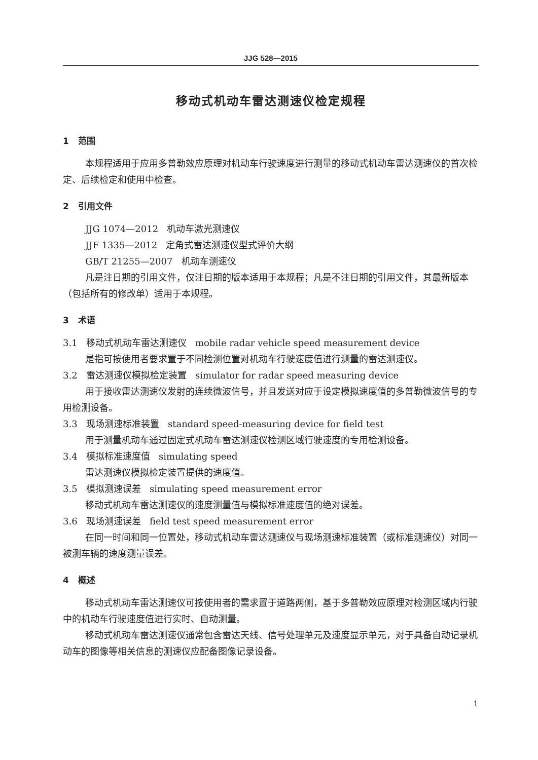JJG 528—2015
移动式机动车雷达测速仪检定规程
1 范围
本规程适用于应用多普勒效应原理对机动车行驶速度进行测量的移动式机动车雷达测速仪的首次检定、后续检定和使用中检查。
2 引用文件
JJG 1074—2012 机动车激光测速仪
JJF 1335—2012 定角式雷达测速仪型式评价大纲
GB/T 21255—2007 机动车测速仪
凡是注日期的引用文件，仅注日期的版本适用于本规程；凡是不注日期的引用文件，其最新版本（包括所有的修改单）适用于本规程。
3 术语
3.1 移动式机动车雷达测速仪 mobile radar vehicle speed measurement device
是指可按使用者要求置于不同检测位置对机动车行驶速度值进行测量的雷达测速仪。
3.2 雷达测速仪模拟检定装置 simulator for radar speed measuring device
用于接收雷达测速仪发射的连续微波信号，并且发送对应于设定模拟速度值的多普勒微波信号的专用检测设备。
3.3 现场测速标准装置 standard speed-measuring device for field test
用于测量机动车通过固定式机动车雷达测速仪检测区域行驶速度的专用检测设备。
3.4 模拟标准速度值 simulating speed
雷达测速仪模拟检定装置提供的速度值。
3.5 模拟测速误差 simulating speed measurement error
移动式机动车雷达测速仪的速度测量值与模拟标准速度值的绝对误差。
3.6 现场测速误差 field test speed measurement error
在同一时间和同一位置处，移动式机动车雷达测速仪与现场测速标准装置（或标准测速仪）对同一被测车辆的速度测量误差。
4 概述
移动式机动车雷达测速仪可按使用者的需求置于道路两侧，基于多普勒效应原理对检测区域内行驶中的机动车行驶速度值进行实时、自动测量。
移动式机动车雷达测速仪通常包含雷达天线、信号处理单元及速度显示单元，对于具备自动记录机动车的图像等相关信息的测速仪应配备图像记录设备。
1